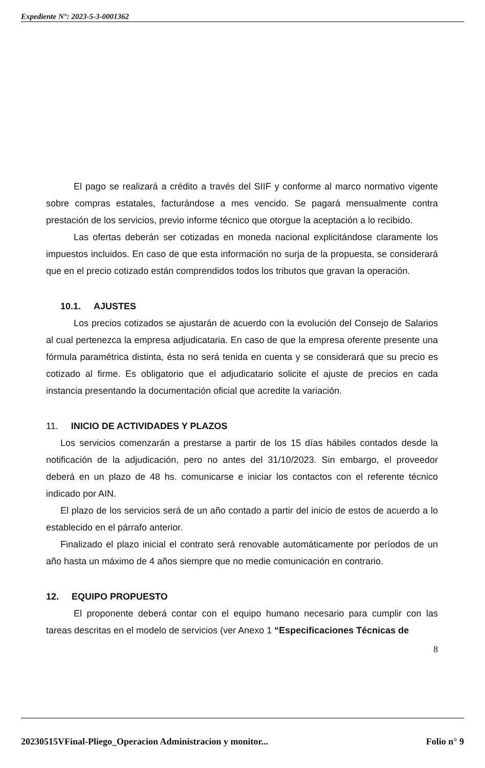Expediente N°: 2023-5-3-0001362
El pago se realizará a crédito a través del SIIF y conforme al marco normativo vigente sobre compras estatales, facturándose a mes vencido. Se pagará mensualmente contra prestación de los servicios, previo informe técnico que otorgue la aceptación a lo recibido.
Las ofertas deberán ser cotizadas en moneda nacional explicitándose claramente los impuestos incluidos. En caso de que esta información no surja de la propuesta, se considerará que en el precio cotizado están comprendidos todos los tributos que gravan la operación.
10.1. AJUSTES
Los precios cotizados se ajustarán de acuerdo con la evolución del Consejo de Salarios al cual pertenezca la empresa adjudicataria. En caso de que la empresa oferente presente una fórmula paramétrica distinta, ésta no será tenida en cuenta y se considerará que su precio es cotizado al firme. Es obligatorio que el adjudicatario solicite el ajuste de precios en cada instancia presentando la documentación oficial que acredite la variación.
11. INICIO DE ACTIVIDADES Y PLAZOS
Los servicios comenzarán a prestarse a partir de los 15 días hábiles contados desde la notificación de la adjudicación, pero no antes del 31/10/2023. Sin embargo, el proveedor deberá en un plazo de 48 hs. comunicarse e iniciar los contactos con el referente técnico indicado por AIN.
El plazo de los servicios será de un año contado a partir del inicio de estos de acuerdo a lo establecido en el párrafo anterior.
Finalizado el plazo inicial el contrato será renovable automáticamente por períodos de un año hasta un máximo de 4 años siempre que no medie comunicación en contrario.
12. EQUIPO PROPUESTO
El proponente deberá contar con el equipo humano necesario para cumplir con las tareas descritas en el modelo de servicios (ver Anexo 1 “Especificaciones Técnicas de
8
20230515VFinal-Pliego_Operacion Administracion y monitor... Folio n° 9